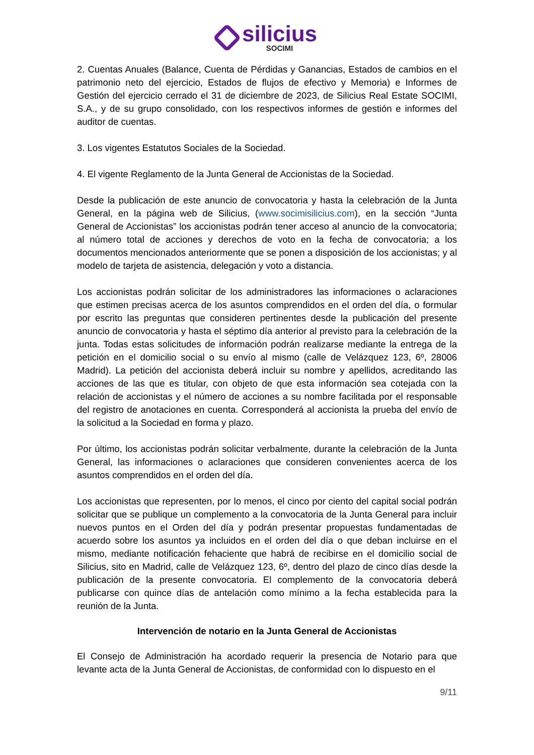silicius
SOCIMI
2. Cuentas Anuales (Balance, Cuenta de Pérdidas y Ganancias, Estados de cambios en el patrimonio neto del ejercicio, Estados de flujos de efectivo y Memoria) e Informes de Gestión del ejercicio cerrado el 31 de diciembre de 2023, de Silicius Real Estate SOCIMI, S.A., y de su grupo consolidado, con los respectivos informes de gestión e informes del auditor de cuentas.
3. Los vigentes Estatutos Sociales de la Sociedad.
4. El vigente Reglamento de la Junta General de Accionistas de la Sociedad.
Desde la publicación de este anuncio de convocatoria y hasta la celebración de la Junta General, en la página web de Silicius, (www.socimisilicius.com), en la sección “Junta General de Accionistas” los accionistas podrán tener acceso al anuncio de la convocatoria; al número total de acciones y derechos de voto en la fecha de convocatoria; a los documentos mencionados anteriormente que se ponen a disposición de los accionistas; y al modelo de tarjeta de asistencia, delegación y voto a distancia.
Los accionistas podrán solicitar de los administradores las informaciones o aclaraciones que estimen precisas acerca de los asuntos comprendidos en el orden del día, o formular por escrito las preguntas que consideren pertinentes desde la publicación del presente anuncio de convocatoria y hasta el séptimo día anterior al previsto para la celebración de la junta. Todas estas solicitudes de información podrán realizarse mediante la entrega de la petición en el domicilio social o su envío al mismo (calle de Velázquez 123, 6º, 28006 Madrid). La petición del accionista deberá incluir su nombre y apellidos, acreditando las acciones de las que es titular, con objeto de que esta información sea cotejada con la relación de accionistas y el número de acciones a su nombre facilitada por el responsable del registro de anotaciones en cuenta. Corresponderá al accionista la prueba del envío de la solicitud a la Sociedad en forma y plazo.
Por último, los accionistas podrán solicitar verbalmente, durante la celebración de la Junta General, las informaciones o aclaraciones que consideren convenientes acerca de los asuntos comprendidos en el orden del día.
Los accionistas que representen, por lo menos, el cinco por ciento del capital social podrán solicitar que se publique un complemento a la convocatoria de la Junta General para incluir nuevos puntos en el Orden del día y podrán presentar propuestas fundamentadas de acuerdo sobre los asuntos ya incluidos en el orden del día o que deban incluirse en el mismo, mediante notificación fehaciente que habrá de recibirse en el domicilio social de Silicius, sito en Madrid, calle de Velázquez 123, 6º, dentro del plazo de cinco días desde la publicación de la presente convocatoria. El complemento de la convocatoria deberá publicarse con quince días de antelación como mínimo a la fecha establecida para la reunión de la Junta.
Intervención de notario en la Junta General de Accionistas
El Consejo de Administración ha acordado requerir la presencia de Notario para que levante acta de la Junta General de Accionistas, de conformidad con lo dispuesto en el
9/11